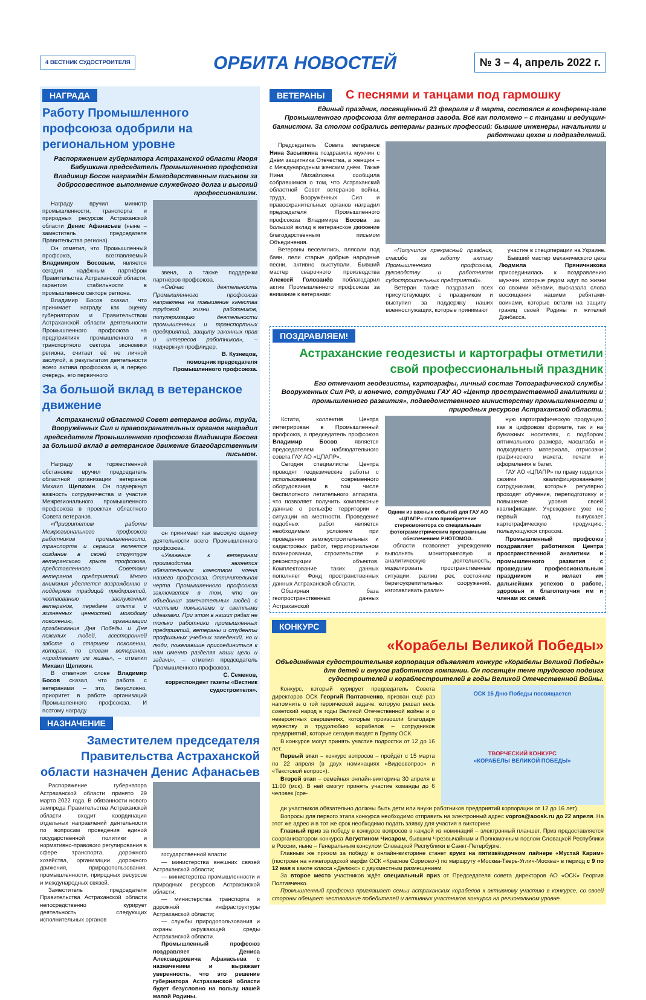4 ВЕСТНИК СУДОСТРОИТЕЛЯ
ОРБИТА НОВОСТЕЙ
№ 3 – 4, апрель 2022 г.
НАГРАДА
Работу Промышленного профсоюза одобрили на региональном уровне
Распоряжением губернатора Астраханской области Игоря Бабушкина председатель Промышленного профсоюза Владимир Босов награждён Благодарственным письмом за добросовестное выполнение служебного долга и высокий профессионализм.
Награду вручил министр промышленности, транспорта и природных ресурсов Астраханской области Денис Афанасьев (ныне – заместитель председателя Правительства региона).
Он отметил, что Промышленный профсоюз, возглавляемый Владимиром Босовым, является сегодня надёжным партнёром Правительства Астраханской области, гарантом стабильности в промышленном секторе региона.
Владимир Босов сказал, что принимает награду как оценку губернатором и Правительством Астраханской области деятельности Промышленного профсоюза на предприятиях промышленного и транспортного сектора экономики региона, считает её не личной заслугой, а результатом деятельности всего актива профсоюза и, в первую очередь, его первичного
звена, а также поддержки партнёров профсоюза.
«Сейчас деятельность Промышленного профсоюза направлена на повышение качества трудовой жизни работников, популяризацию деятельности промышленных и транспортных предприятий, защиту законных прав и интересов работников», – подчеркнул профлидер.
В. Кузнецов,
помощник председателя
Промышленного профсоюза.
За большой вклад в ветеранское движение
Астраханский областной Совет ветеранов войны, труда, Вооружённых Сил и правоохранительных органов наградил председателя Промышленного профсоюза Владимира Босова за большой вклад в ветеранское движение благодарственным письмом.
Награду в торжественной обстановке вручил председатель областной организации ветеранов Михаил Щепихин. Он подчеркнул важность сотрудничества и участия Межрегионального промышленного профсоюза в проектах областного Совета ветеранов.
«Приоритетом работы Межрегионального профсоюза работников промышленности, транспорта и сервиса является создание в своей структуре ветеранского крыла профсоюза, представленного Советами ветеранов предприятий. Много внимания уделяется возрождению и поддержке традиций предприятий, чествованию заслуженных ветеранов, передаче опыта и жизненных ценностей молодому поколению, организации празднования Дня Победы и Дня пожилых людей, всесторонней заботе о старшем поколении, которая, по словам ветеранов, «продлевает им жизнь», – отметил Михаил Щепихин.
В ответном слове Владимир Босов сказал, что работа с ветеранами – это, безусловно, приоритет в работе организаций Промышленного профсоюза. И поэтому награду
он принимает как высокую оценку деятельности всего Промышленного профсоюза.
«Уважение к ветеранам производства является обязательным качеством члена нашего профсоюза. Отличительная черта Промышленного профсоюза заключается в том, что он объединил замечательных людей с чистыми помыслами и светлыми идеалами. При этом в наших рядах не только работники промышленных предприятий, ветераны и студенты профильных учебных заведений, но и люди, пожелавшие присоединиться к нам именно разделяя наши цели и задачи», – отметил председатель Промышленного профсоюза.
С. Семенов,
корреспондент газеты «Вестник судостроителя».
НАЗНАЧЕНИЕ
Заместителем председателя Правительства Астраханской области назначен Денис Афанасьев
Распоряжение губернатора Астраханской области принято 29 марта 2022 года. В обязанности нового зампреда Правительства Астраханской области входит координация отдельных направлений деятельности по вопросам проведения единой государственной политики и нормативно-правового регулирования в сфере транспорта, дорожного хозяйства, организации дорожного движения, природопользования, промышленности, природных ресурсов и международных связей.
Заместитель председателя Правительства Астраханской области непосредственно курирует деятельность следующих исполнительных органов
государственной власти:
— министерства внешних связей Астраханской области;
— министерства промышленности и природных ресурсов Астраханской области;
— министерства транспорта и дорожной инфраструктуры Астраханской области;
— службы природопользования и охраны окружающей среды Астраханской области.
Промышленный профсоюз поздравляет Дениса Александровича Афанасьева с назначением и выражает уверенность, что это решение губернатора Астраханской области будет безусловно на пользу нашей малой Родины.
ВЕТЕРАНЫ
С песнями и танцами под гармошку
Единый праздник, посвящённый 23 февраля и 8 марта, состоялся в конференц-зале Промышленного профсоюза для ветеранов завода. Всё как положено – с танцами и ведущим-баянистом. За столом собрались ветераны разных профессий: бывшие инженеры, начальники и работники цехов и подразделений.
Председатель Совета ветеранов Нина Засыпкина поздравила мужчин с Днём защитника Отечества, а женщин – с Международным женским днём. Также Нина Михайловна сообщила собравшимся о том, что Астраханский областной Совет ветеранов войны, труда, Вооружённых Сил и правоохранительных органов наградил председателя Промышленного профсоюза Владимира Босова за большой вклад в ветеранское движение благодарственным письмом Объединения.
Ветераны веселились, плясали под баян, пели старые добрые народные песни, активно выступали. Бывший мастер сварочного производства Алексей Голованёв поблагодарил актив Промышленного профсоюза за внимание к ветеранам:
«Получился прекрасный праздник, спасибо за заботу активу Промышленного профсоюза, руководству и работникам судостроительных предприятий».
Ветеран также поздравил всех присутствующих с праздником и выступил за поддержку наших военнослужащих, которые принимают
участие в спецоперации на Украине.
Бывший мастер механического цеха Людмила Пряничникова присоединилась к поздравлению мужчин, которые рядом идут по жизни со своими жёнами, высказала слова восхищения нашими ребятами-воинами, которые встали на защиту границ своей Родины и жителей Донбасса.
ПОЗДРАВЛЯЕМ!
Астраханские геодезисты и картографы отметили свой профессиональный праздник
Его отмечают геодезисты, картографы, личный состав Топографической службы Вооруженных Сил РФ, и конечно, сотрудники ГАУ АО «Центр пространственной аналитики и промышленного развития», подведомственного министерству промышленности и природных ресурсов Астраханской области.
Кстати, коллектив Центра интегрирован в Промышленный профсоюз, а председатель профсоюза Владимир Босов является председателем наблюдательного совета ГАУ АО «ЦПАПР».
Сегодня специалисты Центра проводят геодезические работы с использованием современного оборудования, в том числе беспилотного летательного аппарата, что позволяет получить комплексные данные о рельефе территории и ситуации на местности. Проведение подобных работ является необходимым условием при проведении землеустроительных и кадастровых работ, территориальном планировании, строительстве и реконструкции объектов. Комплектование таких данных пополняет Фонд пространственных данных Астраханской области.
Обширная база геопространственных данных Астраханской
Одним из важных событий для ГАУ АО «ЦПАПР» стало приобретение стереомонитора со специальным фотограмметрическим программным обеспечением PHOTOMOD.
области позволяет учреждению выполнять мониторинговую и аналитическую деятельность, моделировать пространственные ситуации: разлив рек, состояние берегоукрепительных сооружений, изготавливать различ-
ную картографическую продукцию как в цифровом формате, так и на бумажных носителях, с подбором оптимального размера, масштаба и подходящего материала, отрисовки графического макета, печати и оформления в багет.
ГАУ АО «ЦПАПР» по праву гордится своими квалифицированными сотрудниками, которые регулярно проходят обучение, переподготовку и повышение уровня своей квалификации. Учреждение уже не первый год выпускает картографическую продукцию, пользующуюся спросом.
Промышленный профсоюз поздравляет работников Центра пространственной аналитики и промышленного развития с прошедшим профессиональным праздником и желает им дальнейших успехов в работе, здоровья и благополучия им и членам их семей.
КОНКУРС
«Корабелы Великой Победы»
Объединённая судостроительная корпорация объявляет конкурс «Корабелы Великой Победы» для детей и внуков работников компании. Он посвящён теме трудового подвига судостроителей и кораблестроителей в годы Великой Отечественной Войны.
Конкурс, который курирует председатель Совета директоров ОСК Георгий Полтавченко, призван ещё раз напомнить о той героической задаче, которую решал весь советский народ в годы Великой Отечественной войны и о невероятных свершениях, которые произошли благодаря мужеству и трудолюбию корабелов – сотрудников предприятий, которые сегодня входят в Группу ОСК.
В конкурсе могут принять участие подростки от 12 до 16 лет.
Первый этап – конкурс вопросов – пройдёт с 15 марта по 22 апреля (в двух номинациях «Видеовопрос» и «Текстовой вопрос»).
Второй этап – семейная онлайн-викторина 30 апреля в 11:00 (мск). В ней смогут принять участие команды до 6 человек (сре-
ОСК 15 Дню Победы посвящается
ТВОРЧЕСКИЙ КОНКУРС
«КОРАБЕЛЫ ВЕЛИКОЙ ПОБЕДЫ»
ди участников обязательно должны быть дети или внуки работников предприятий корпорации от 12 до 16 лет).
Вопросы для первого этапа конкурса необходимо отправить на электронный адрес vopros@aoosk.ru до 22 апреля. На этот же адрес и в тот же срок необходимо подать заявку для участия в викторине.
Главный приз за победу в конкурсе вопросов в каждой из номинаций – электронный планшет. Приз предоставляется соорганизатором конкурса Августином Чисаром, бывшим Чрезвычайным и Полномочным послом Словацкой Республики в России, ныне – Генеральным консулом Словацкой Республики в Санкт-Петербурге.
Главным же призом за победу в онлайн-викторине станет круиз на пятизвёздочном лайнере «Мустай Карим» (построен на нижегородской верфи ОСК «Красное Сормово») по маршруту «Москва-Тверь-Углич-Москва» в период с 9 по 12 мая в каюте класса «Делюкс» с двухместным размещением.
За второе место участников ждёт специальный приз от Председателя совета директоров АО «ОСК» Георгия Полтавченко.
Промышленный профсоюз приглашает семьи астраханских корабелов к активному участию в конкурсе, со своей стороны обещает чествование победителей и активных участников конкурса на региональном уровне.